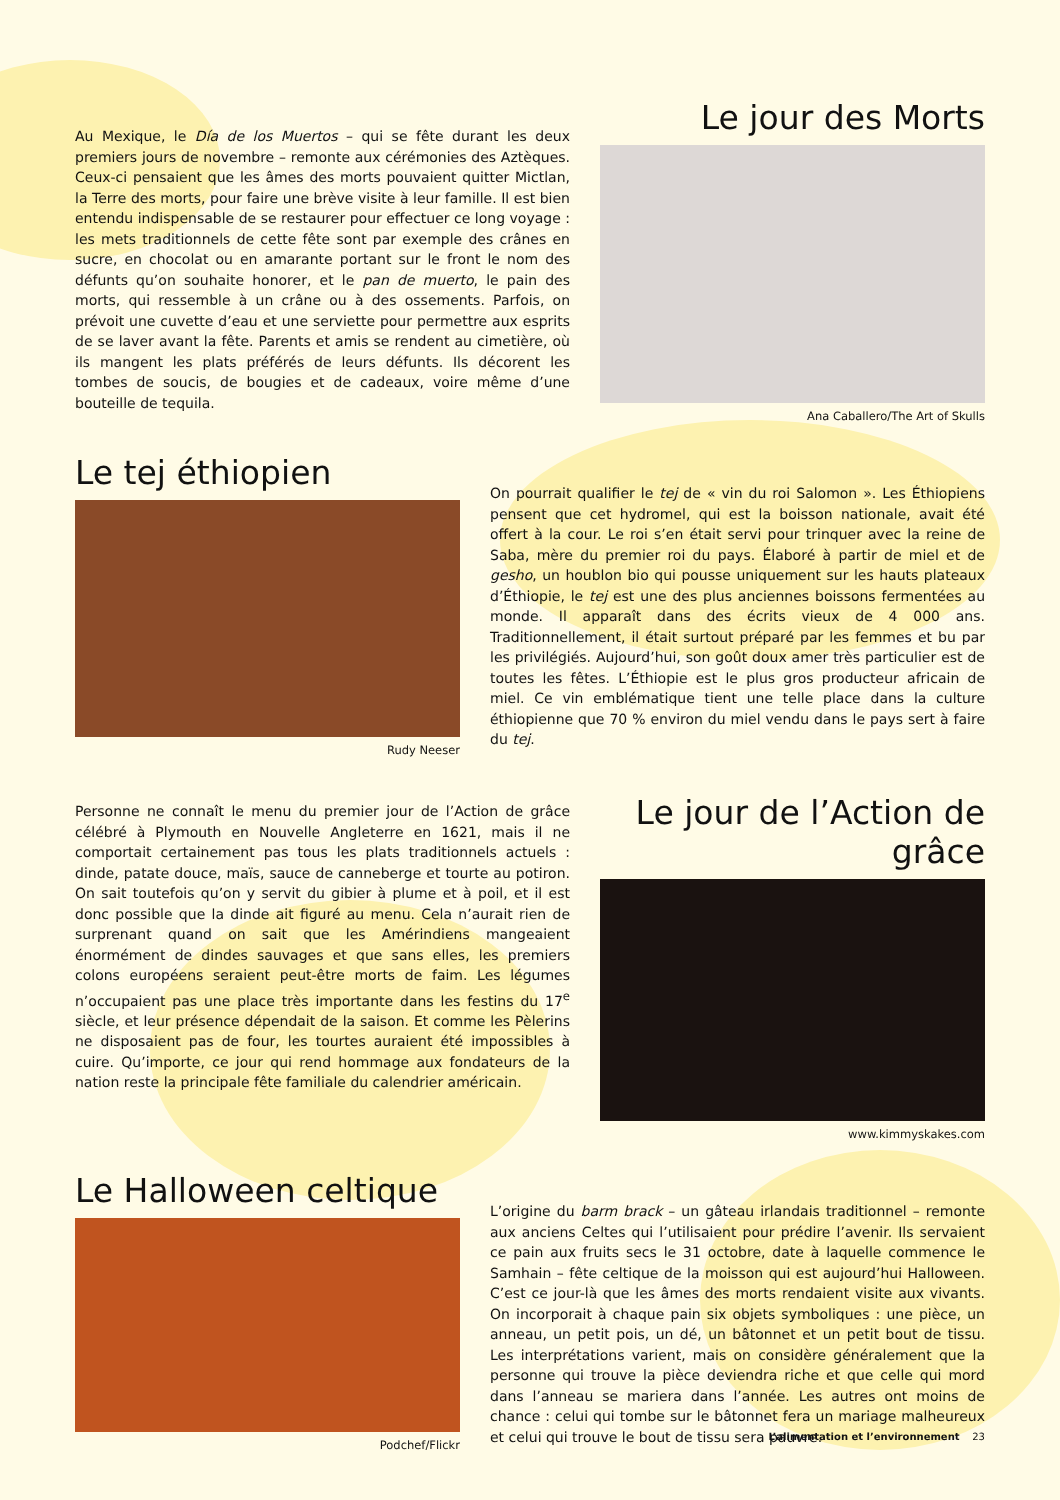Au Mexique, le Día de los Muertos – qui se fête durant les deux premiers jours de novembre – remonte aux cérémonies des Aztèques. Ceux-ci pensaient que les âmes des morts pouvaient quitter Mictlan, la Terre des morts, pour faire une brève visite à leur famille. Il est bien entendu indispensable de se restaurer pour effectuer ce long voyage : les mets traditionnels de cette fête sont par exemple des crânes en sucre, en chocolat ou en amarante portant sur le front le nom des défunts qu’on souhaite honorer, et le pan de muerto, le pain des morts, qui ressemble à un crâne ou à des ossements. Parfois, on prévoit une cuvette d’eau et une serviette pour permettre aux esprits de se laver avant la fête. Parents et amis se rendent au cimetière, où ils mangent les plats préférés de leurs défunts. Ils décorent les tombes de soucis, de bougies et de cadeaux, voire même d’une bouteille de tequila.
Le jour des Morts
Ana Caballero/The Art of Skulls
Le tej éthiopien
Rudy Neeser
On pourrait qualifier le tej de « vin du roi Salomon ». Les Éthiopiens pensent que cet hydromel, qui est la boisson nationale, avait été offert à la cour. Le roi s’en était servi pour trinquer avec la reine de Saba, mère du premier roi du pays. Élaboré à partir de miel et de gesho, un houblon bio qui pousse uniquement sur les hauts plateaux d’Éthiopie, le tej est une des plus anciennes boissons fermentées au monde. Il apparaît dans des écrits vieux de 4 000 ans. Traditionnellement, il était surtout préparé par les femmes et bu par les privilégiés. Aujourd’hui, son goût doux amer très particulier est de toutes les fêtes. L’Éthiopie est le plus gros producteur africain de miel. Ce vin emblématique tient une telle place dans la culture éthiopienne que 70 % environ du miel vendu dans le pays sert à faire du tej.
Personne ne connaît le menu du premier jour de l’Action de grâce célébré à Plymouth en Nouvelle Angleterre en 1621, mais il ne comportait certainement pas tous les plats traditionnels actuels : dinde, patate douce, maïs, sauce de canneberge et tourte au potiron. On sait toutefois qu’on y servit du gibier à plume et à poil, et il est donc possible que la dinde ait figuré au menu. Cela n’aurait rien de surprenant quand on sait que les Amérindiens mangeaient énormément de dindes sauvages et que sans elles, les premiers colons européens seraient peut-être morts de faim. Les légumes n’occupaient pas une place très importante dans les festins du 17<sup>e</sup> siècle, et leur présence dépendait de la saison. Et comme les Pèlerins ne disposaient pas de four, les tourtes auraient été impossibles à cuire. Qu’importe, ce jour qui rend hommage aux fondateurs de la nation reste la principale fête familiale du calendrier américain.
Le jour de l’Action de grâce
www.kimmyskakes.com
Le Halloween celtique
Podchef/Flickr
L’origine du barm brack – un gâteau irlandais traditionnel – remonte aux anciens Celtes qui l’utilisaient pour prédire l’avenir. Ils servaient ce pain aux fruits secs le 31 octobre, date à laquelle commence le Samhain – fête celtique de la moisson qui est aujourd’hui Halloween. C’est ce jour-là que les âmes des morts rendaient visite aux vivants. On incorporait à chaque pain six objets symboliques : une pièce, un anneau, un petit pois, un dé, un bâtonnet et un petit bout de tissu. Les interprétations varient, mais on considère généralement que la personne qui trouve la pièce deviendra riche et que celle qui mord dans l’anneau se mariera dans l’année. Les autres ont moins de chance : celui qui tombe sur le bâtonnet fera un mariage malheureux et celui qui trouve le bout de tissu sera pauvre.
L’alimentation et l’environnement 23